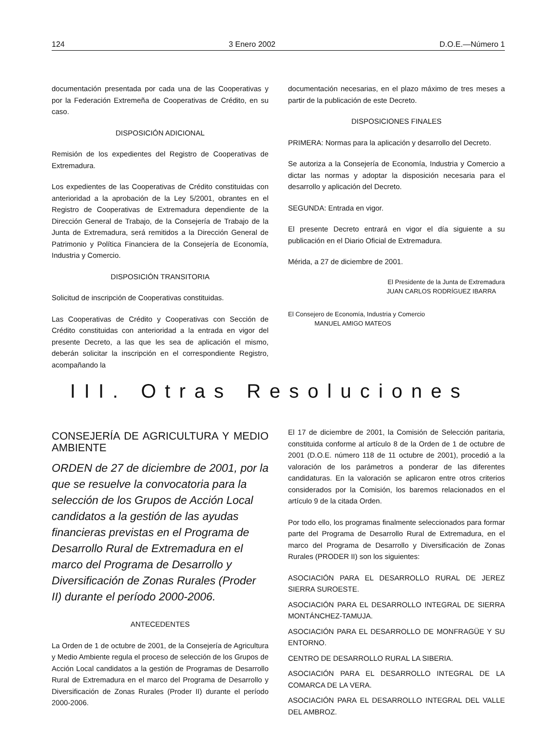124 3 Enero 2002 D.O.E.—Número 1
documentación presentada por cada una de las Cooperativas y por la Federación Extremeña de Cooperativas de Crédito, en su caso.
DISPOSICIÓN ADICIONAL
Remisión de los expedientes del Registro de Cooperativas de Extremadura.
Los expedientes de las Cooperativas de Crédito constituidas con anterioridad a la aprobación de la Ley 5/2001, obrantes en el Registro de Cooperativas de Extremadura dependiente de la Dirección General de Trabajo, de la Consejería de Trabajo de la Junta de Extremadura, será remitidos a la Dirección General de Patrimonio y Política Financiera de la Consejería de Economía, Industria y Comercio.
DISPOSICIÓN TRANSITORIA
Solicitud de inscripción de Cooperativas constituidas.
Las Cooperativas de Crédito y Cooperativas con Sección de Crédito constituidas con anterioridad a la entrada en vigor del presente Decreto, a las que les sea de aplicación el mismo, deberán solicitar la inscripción en el correspondiente Registro, acompañando la
documentación necesarias, en el plazo máximo de tres meses a partir de la publicación de este Decreto.
DISPOSICIONES FINALES
PRIMERA: Normas para la aplicación y desarrollo del Decreto.
Se autoriza a la Consejería de Economía, Industria y Comercio a dictar las normas y adoptar la disposición necesaria para el desarrollo y aplicación del Decreto.
SEGUNDA: Entrada en vigor.
El presente Decreto entrará en vigor el día siguiente a su publicación en el Diario Oficial de Extremadura.
Mérida, a 27 de diciembre de 2001.
El Presidente de la Junta de Extremadura
JUAN CARLOS RODRÍGUEZ IBARRA
El Consejero de Economía, Industria y Comercio
MANUEL AMIGO MATEOS
III. Otras Resoluciones
CONSEJERÍA DE AGRICULTURA Y MEDIO AMBIENTE
ORDEN de 27 de diciembre de 2001, por la que se resuelve la convocatoria para la selección de los Grupos de Acción Local candidatos a la gestión de las ayudas financieras previstas en el Programa de Desarrollo Rural de Extremadura en el marco del Programa de Desarrollo y Diversificación de Zonas Rurales (Proder II) durante el período 2000-2006.
ANTECEDENTES
La Orden de 1 de octubre de 2001, de la Consejería de Agricultura y Medio Ambiente regula el proceso de selección de los Grupos de Acción Local candidatos a la gestión de Programas de Desarrollo Rural de Extremadura en el marco del Programa de Desarrollo y Diversificación de Zonas Rurales (Proder II) durante el período 2000-2006.
El 17 de diciembre de 2001, la Comisión de Selección paritaria, constituida conforme al artículo 8 de la Orden de 1 de octubre de 2001 (D.O.E. número 118 de 11 octubre de 2001), procedió a la valoración de los parámetros a ponderar de las diferentes candidaturas. En la valoración se aplicaron entre otros criterios considerados por la Comisión, los baremos relacionados en el artículo 9 de la citada Orden.
Por todo ello, los programas finalmente seleccionados para formar parte del Programa de Desarrollo Rural de Extremadura, en el marco del Programa de Desarrollo y Diversificación de Zonas Rurales (PRODER II) son los siguientes:
ASOCIACIÓN PARA EL DESARROLLO RURAL DE JEREZ SIERRA SUROESTE.
ASOCIACIÓN PARA EL DESARROLLO INTEGRAL DE SIERRA MONTÁNCHEZ-TAMUJA.
ASOCIACIÓN PARA EL DESARROLLO DE MONFRAGÜE Y SU ENTORNO.
CENTRO DE DESARROLLO RURAL LA SIBERIA.
ASOCIACIÓN PARA EL DESARROLLO INTEGRAL DE LA COMARCA DE LA VERA.
ASOCIACIÓN PARA EL DESARROLLO INTEGRAL DEL VALLE DEL AMBROZ.